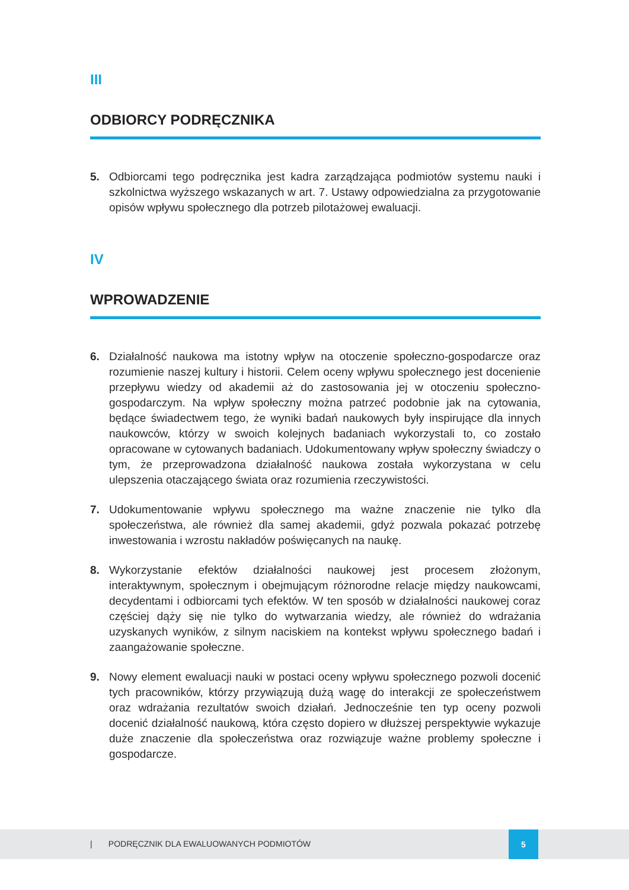III
ODBIORCY PODRĘCZNIKA
5. Odbiorcami tego podręcznika jest kadra zarządzająca podmiotów systemu nauki i szkolnictwa wyższego wskazanych w art. 7. Ustawy odpowiedzialna za przygotowanie opisów wpływu społecznego dla potrzeb pilotażowej ewaluacji.
IV
WPROWADZENIE
6. Działalność naukowa ma istotny wpływ na otoczenie społeczno-gospodarcze oraz rozumienie naszej kultury i historii. Celem oceny wpływu społecznego jest docenienie przepływu wiedzy od akademii aż do zastosowania jej w otoczeniu społeczno-gospodarczym. Na wpływ społeczny można patrzeć podobnie jak na cytowania, będące świadectwem tego, że wyniki badań naukowych były inspirujące dla innych naukowców, którzy w swoich kolejnych badaniach wykorzystali to, co zostało opracowane w cytowanych badaniach. Udokumentowany wpływ społeczny świadczy o tym, że przeprowadzona działalność naukowa została wykorzystana w celu ulepszenia otaczającego świata oraz rozumienia rzeczywistości.
7. Udokumentowanie wpływu społecznego ma ważne znaczenie nie tylko dla społeczeństwa, ale również dla samej akademii, gdyż pozwala pokazać potrzebę inwestowania i wzrostu nakładów poświęcanych na naukę.
8. Wykorzystanie efektów działalności naukowej jest procesem złożonym, interaktywnym, społecznym i obejmującym różnorodne relacje między naukowcami, decydentami i odbiorcami tych efektów. W ten sposób w działalności naukowej coraz częściej dąży się nie tylko do wytwarzania wiedzy, ale również do wdrażania uzyskanych wyników, z silnym naciskiem na kontekst wpływu społecznego badań i zaangażowanie społeczne.
9. Nowy element ewaluacji nauki w postaci oceny wpływu społecznego pozwoli docenić tych pracowników, którzy przywiązują dużą wagę do interakcji ze społeczeństwem oraz wdrażania rezultatów swoich działań. Jednocześnie ten typ oceny pozwoli docenić działalność naukową, która często dopiero w dłuższej perspektywie wykazuje duże znaczenie dla społeczeństwa oraz rozwiązuje ważne problemy społeczne i gospodarcze.
| PODRĘCZNIK DLA EWALUOWANYCH PODMIOTÓW
5